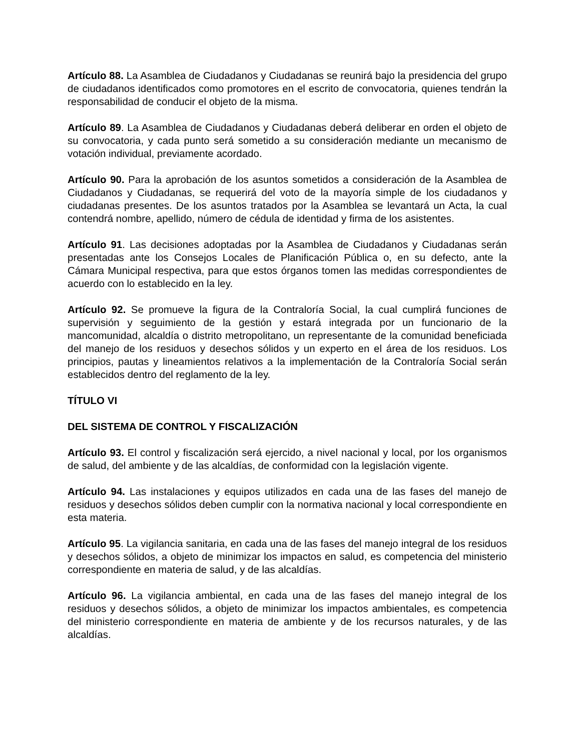Artículo 88. La Asamblea de Ciudadanos y Ciudadanas se reunirá bajo la presidencia del grupo de ciudadanos identificados como promotores en el escrito de convocatoria, quienes tendrán la responsabilidad de conducir el objeto de la misma.
Artículo 89. La Asamblea de Ciudadanos y Ciudadanas deberá deliberar en orden el objeto de su convocatoria, y cada punto será sometido a su consideración mediante un mecanismo de votación individual, previamente acordado.
Artículo 90. Para la aprobación de los asuntos sometidos a consideración de la Asamblea de Ciudadanos y Ciudadanas, se requerirá del voto de la mayoría simple de los ciudadanos y ciudadanas presentes. De los asuntos tratados por la Asamblea se levantará un Acta, la cual contendrá nombre, apellido, número de cédula de identidad y firma de los asistentes.
Artículo 91. Las decisiones adoptadas por la Asamblea de Ciudadanos y Ciudadanas serán presentadas ante los Consejos Locales de Planificación Pública o, en su defecto, ante la Cámara Municipal respectiva, para que estos órganos tomen las medidas correspondientes de acuerdo con lo establecido en la ley.
Artículo 92. Se promueve la figura de la Contraloría Social, la cual cumplirá funciones de supervisión y seguimiento de la gestión y estará integrada por un funcionario de la mancomunidad, alcaldía o distrito metropolitano, un representante de la comunidad beneficiada del manejo de los residuos y desechos sólidos y un experto en el área de los residuos. Los principios, pautas y lineamientos relativos a la implementación de la Contraloría Social serán establecidos dentro del reglamento de la ley.
TÍTULO VI
DEL SISTEMA DE CONTROL Y FISCALIZACIÓN
Artículo 93. El control y fiscalización será ejercido, a nivel nacional y local, por los organismos de salud, del ambiente y de las alcaldías, de conformidad con la legislación vigente.
Artículo 94. Las instalaciones y equipos utilizados en cada una de las fases del manejo de residuos y desechos sólidos deben cumplir con la normativa nacional y local correspondiente en esta materia.
Artículo 95. La vigilancia sanitaria, en cada una de las fases del manejo integral de los residuos y desechos sólidos, a objeto de minimizar los impactos en salud, es competencia del ministerio correspondiente en materia de salud, y de las alcaldías.
Artículo 96. La vigilancia ambiental, en cada una de las fases del manejo integral de los residuos y desechos sólidos, a objeto de minimizar los impactos ambientales, es competencia del ministerio correspondiente en materia de ambiente y de los recursos naturales, y de las alcaldías.